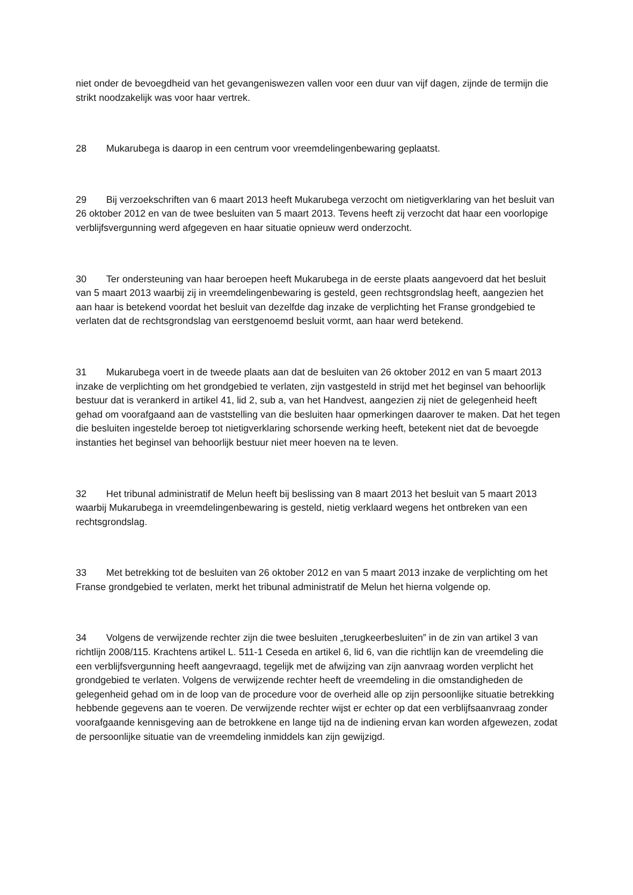niet onder de bevoegdheid van het gevangeniswezen vallen voor een duur van vijf dagen, zijnde de termijn die strikt noodzakelijk was voor haar vertrek.
28 Mukarubega is daarop in een centrum voor vreemdelingenbewaring geplaatst.
29 Bij verzoekschriften van 6 maart 2013 heeft Mukarubega verzocht om nietigverklaring van het besluit van 26 oktober 2012 en van de twee besluiten van 5 maart 2013. Tevens heeft zij verzocht dat haar een voorlopige verblijfsvergunning werd afgegeven en haar situatie opnieuw werd onderzocht.
30 Ter ondersteuning van haar beroepen heeft Mukarubega in de eerste plaats aangevoerd dat het besluit van 5 maart 2013 waarbij zij in vreemdelingenbewaring is gesteld, geen rechtsgrondslag heeft, aangezien het aan haar is betekend voordat het besluit van dezelfde dag inzake de verplichting het Franse grondgebied te verlaten dat de rechtsgrondslag van eerstgenoemd besluit vormt, aan haar werd betekend.
31 Mukarubega voert in de tweede plaats aan dat de besluiten van 26 oktober 2012 en van 5 maart 2013 inzake de verplichting om het grondgebied te verlaten, zijn vastgesteld in strijd met het beginsel van behoorlijk bestuur dat is verankerd in artikel 41, lid 2, sub a, van het Handvest, aangezien zij niet de gelegenheid heeft gehad om voorafgaand aan de vaststelling van die besluiten haar opmerkingen daarover te maken. Dat het tegen die besluiten ingestelde beroep tot nietigverklaring schorsende werking heeft, betekent niet dat de bevoegde instanties het beginsel van behoorlijk bestuur niet meer hoeven na te leven.
32 Het tribunal administratif de Melun heeft bij beslissing van 8 maart 2013 het besluit van 5 maart 2013 waarbij Mukarubega in vreemdelingenbewaring is gesteld, nietig verklaard wegens het ontbreken van een rechtsgrondslag.
33 Met betrekking tot de besluiten van 26 oktober 2012 en van 5 maart 2013 inzake de verplichting om het Franse grondgebied te verlaten, merkt het tribunal administratif de Melun het hierna volgende op.
34 Volgens de verwijzende rechter zijn die twee besluiten „terugkeerbesluiten” in de zin van artikel 3 van richtlijn 2008/115. Krachtens artikel L. 511‑1 Ceseda en artikel 6, lid 6, van die richtlijn kan de vreemdeling die een verblijfsvergunning heeft aangevraagd, tegelijk met de afwijzing van zijn aanvraag worden verplicht het grondgebied te verlaten. Volgens de verwijzende rechter heeft de vreemdeling in die omstandigheden de gelegenheid gehad om in de loop van de procedure voor de overheid alle op zijn persoonlijke situatie betrekking hebbende gegevens aan te voeren. De verwijzende rechter wijst er echter op dat een verblijfsaanvraag zonder voorafgaande kennisgeving aan de betrokkene en lange tijd na de indiening ervan kan worden afgewezen, zodat de persoonlijke situatie van de vreemdeling inmiddels kan zijn gewijzigd.